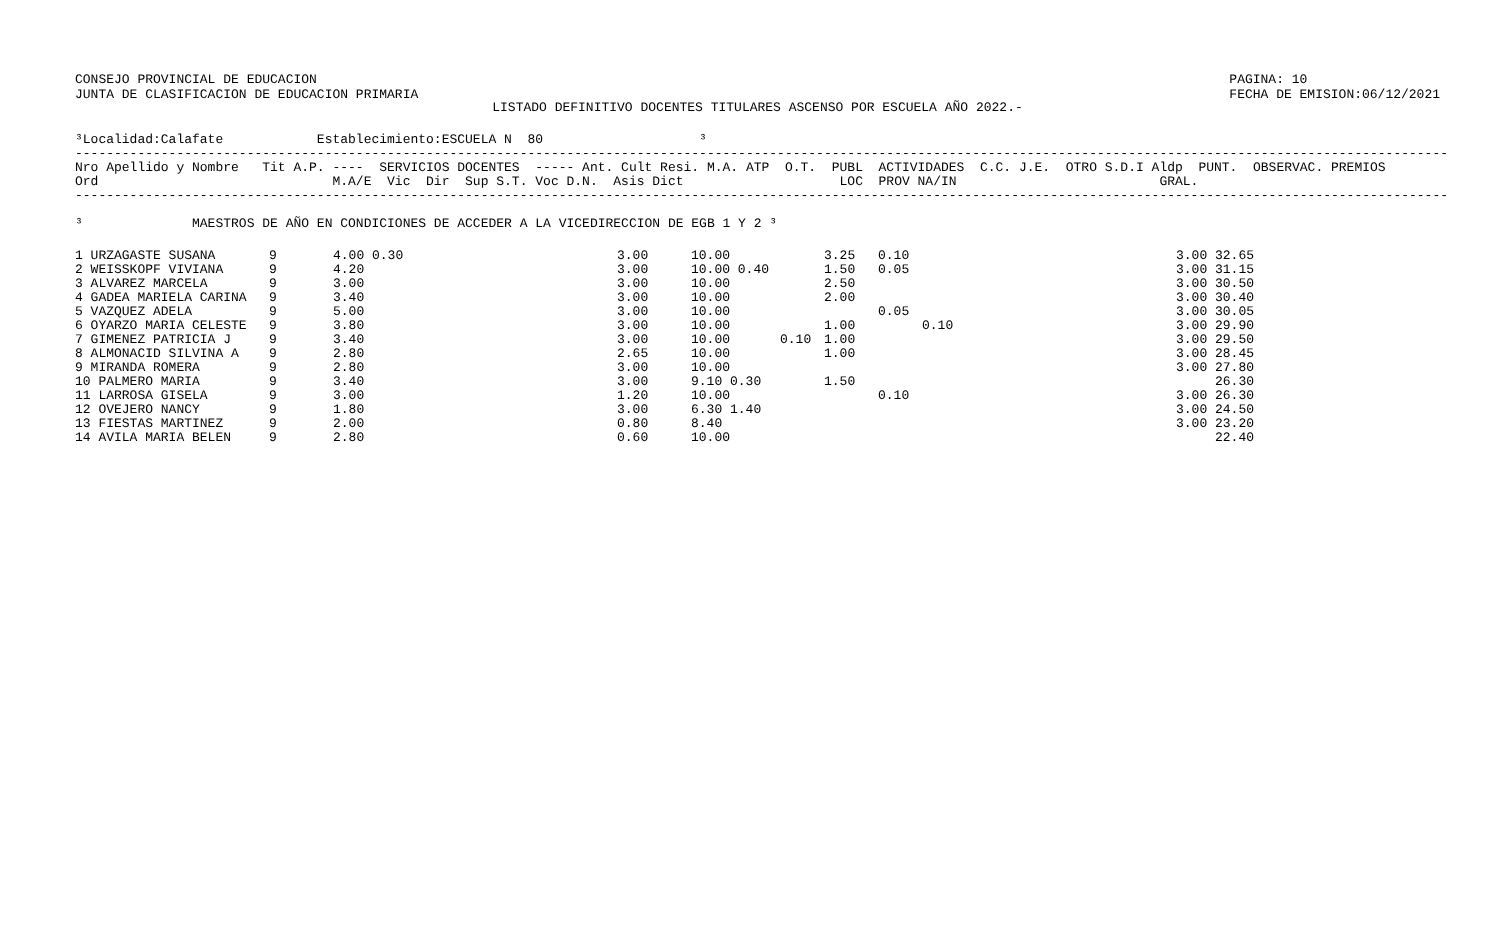CONSEJO PROVINCIAL DE EDUCACION
JUNTA DE CLASIFICACION DE EDUCACION PRIMARIA
PAGINA: 10
FECHA DE EMISION:06/12/2021
LISTADO DEFINITIVO DOCENTES TITULARES ASCENSO POR ESCUELA AÑO 2022.-
³Localidad:Calafate            Establecimiento:ESCUELA N  80                    ³
--------------------------------------------------------------------------------------------------------------------------------------------------------------------------------
Nro Apellido y Nombre   Tit A.P. ----  SERVICIOS DOCENTES  ----- Ant. Cult Resi. M.A. ATP  O.T.  PUBL  ACTIVIDADES  C.C. J.E.  OTRO S.D.I Aldp  PUNT.  OBSERVAC. PREMIOS
Ord                              M.A/E  Vic  Dir  Sup S.T. Voc D.N.  Asis Dict                    LOC  PROV NA/IN                          GRAL.
--------------------------------------------------------------------------------------------------------------------------------------------------------------------------------

³              MAESTROS DE AÑO EN CONDICIONES DE ACCEDER A LA VICEDIRECCION DE EGB 1 Y 2 ³
| 1 URZAGASTE SUSANA | 9 | 4.00 0.30 | 3.00 | 10.00 | | 3.25 | 0.10 | | 3.00 32.65 |
| 2 WEISSKOPF VIVIANA | 9 | 4.20 | 3.00 | 10.00 0.40 | | 1.50 | 0.05 | | 3.00 31.15 |
| 3 ALVAREZ MARCELA | 9 | 3.00 | 3.00 | 10.00 | | 2.50 | | | 3.00 30.50 |
| 4 GADEA MARIELA CARINA | 9 | 3.40 | 3.00 | 10.00 | | 2.00 | | | 3.00 30.40 |
| 5 VAZQUEZ ADELA | 9 | 5.00 | 3.00 | 10.00 | | | 0.05 | | 3.00 30.05 |
| 6 OYARZO MARIA CELESTE | 9 | 3.80 | 3.00 | 10.00 | | 1.00 | | 0.10 | 3.00 29.90 |
| 7 GIMENEZ PATRICIA J | 9 | 3.40 | 3.00 | 10.00 | 0.10 | 1.00 | | | 3.00 29.50 |
| 8 ALMONACID SILVINA A | 9 | 2.80 | 2.65 | 10.00 | | 1.00 | | | 3.00 28.45 |
| 9 MIRANDA ROMERA | 9 | 2.80 | 3.00 | 10.00 | | | | | 3.00 27.80 |
| 10 PALMERO MARIA | 9 | 3.40 | 3.00 | 9.10 0.30 | | 1.50 | | | 26.30 |
| 11 LARROSA GISELA | 9 | 3.00 | 1.20 | 10.00 | | | 0.10 | | 3.00 26.30 |
| 12 OVEJERO NANCY | 9 | 1.80 | 3.00 | 6.30 1.40 | | | | | 3.00 24.50 |
| 13 FIESTAS MARTINEZ | 9 | 2.00 | 0.80 | 8.40 | | | | | 3.00 23.20 |
| 14 AVILA MARIA BELEN | 9 | 2.80 | 0.60 | 10.00 | | | | | 22.40 |